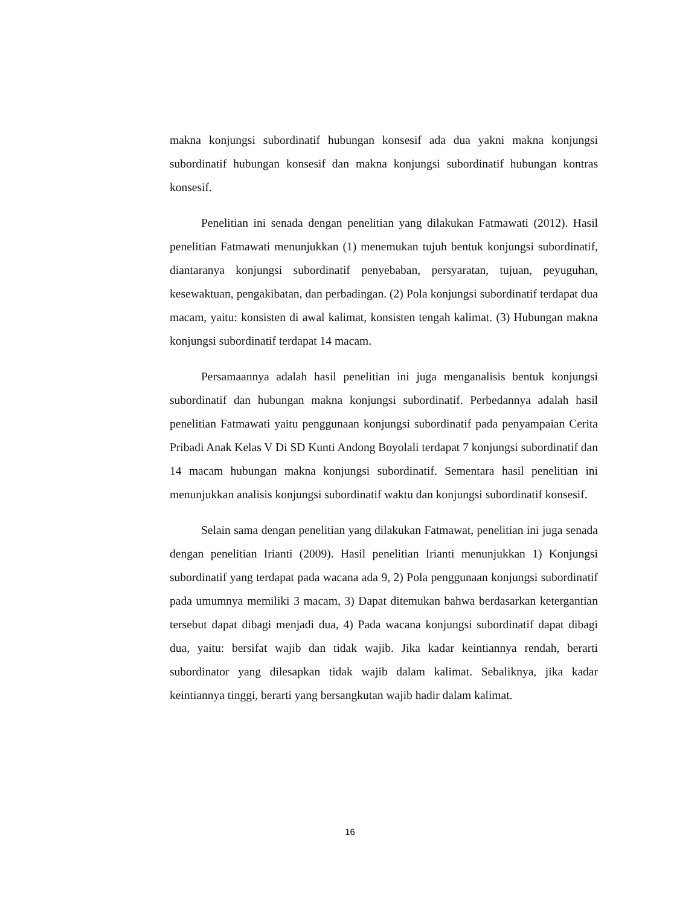makna konjungsi subordinatif hubungan konsesif ada dua yakni makna konjungsi subordinatif hubungan konsesif dan makna konjungsi subordinatif hubungan kontras konsesif.
Penelitian ini senada dengan penelitian yang dilakukan Fatmawati (2012). Hasil penelitian Fatmawati menunjukkan (1) menemukan tujuh bentuk konjungsi subordinatif, diantaranya konjungsi subordinatif penyebaban, persyaratan, tujuan, peyuguhan, kesewaktuan, pengakibatan, dan perbadingan. (2) Pola konjungsi subordinatif terdapat dua macam, yaitu: konsisten di awal kalimat, konsisten tengah kalimat. (3) Hubungan makna konjungsi subordinatif terdapat 14 macam.
Persamaannya adalah hasil penelitian ini juga menganalisis bentuk konjungsi subordinatif dan hubungan makna konjungsi subordinatif. Perbedannya adalah hasil penelitian Fatmawati yaitu penggunaan konjungsi subordinatif pada penyampaian Cerita Pribadi Anak Kelas V Di SD Kunti Andong Boyolali terdapat 7 konjungsi subordinatif dan 14 macam hubungan makna konjungsi subordinatif. Sementara hasil penelitian ini menunjukkan analisis konjungsi subordinatif waktu dan konjungsi subordinatif konsesif.
Selain sama dengan penelitian yang dilakukan Fatmawat, penelitian ini juga senada dengan penelitian Irianti (2009). Hasil penelitian Irianti menunjukkan 1) Konjungsi subordinatif yang terdapat pada wacana ada 9, 2) Pola penggunaan konjungsi subordinatif pada umumnya memiliki 3 macam, 3) Dapat ditemukan bahwa berdasarkan ketergantian tersebut dapat dibagi menjadi dua, 4) Pada wacana konjungsi subordinatif dapat dibagi dua, yaitu: bersifat wajib dan tidak wajib. Jika kadar keintiannya rendah, berarti subordinator yang dilesapkan tidak wajib dalam kalimat. Sebaliknya, jika kadar keintiannya tinggi, berarti yang bersangkutan wajib hadir dalam kalimat.
16